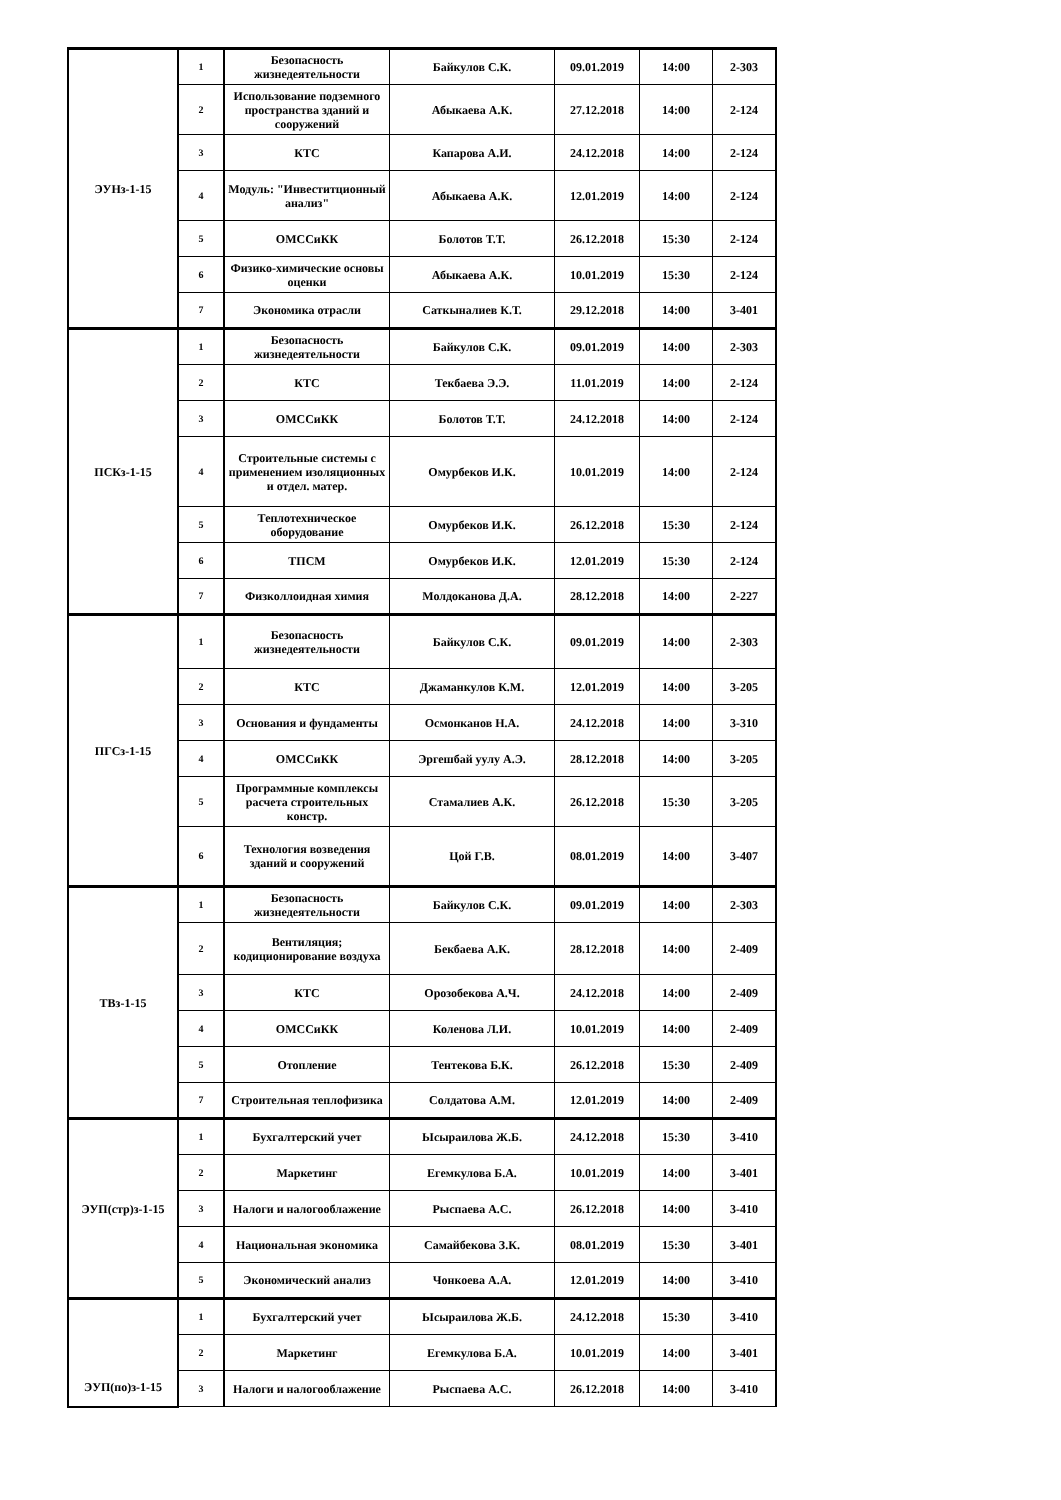| ЭУНз-1-15 | 1 | Безопасность жизнедеятельности | Байкулов С.К. | 09.01.2019 | 14:00 | 2-303 |
| | 2 | Использование подземного пространства зданий и сооружений | Абыкаева А.К. | 27.12.2018 | 14:00 | 2-124 |
| | 3 | КТС | Капарова А.И. | 24.12.2018 | 14:00 | 2-124 |
| | 4 | Модуль: "Инвеститционный анализ" | Абыкаева А.К. | 12.01.2019 | 14:00 | 2-124 |
| | 5 | ОМССиКК | Болотов Т.Т. | 26.12.2018 | 15:30 | 2-124 |
| | 6 | Физико-химические основы оценки | Абыкаева А.К. | 10.01.2019 | 15:30 | 2-124 |
| | 7 | Экономика отрасли | Саткыналиев К.Т. | 29.12.2018 | 14:00 | 3-401 |
| ПСКз-1-15 | 1 | Безопасность жизнедеятельности | Байкулов С.К. | 09.01.2019 | 14:00 | 2-303 |
| | 2 | КТС | Текбаева Э.Э. | 11.01.2019 | 14:00 | 2-124 |
| | 3 | ОМССиКК | Болотов Т.Т. | 24.12.2018 | 14:00 | 2-124 |
| | 4 | Строительные системы с применением изоляционных и отдел. матер. | Омурбеков И.К. | 10.01.2019 | 14:00 | 2-124 |
| | 5 | Теплотехническое оборудование | Омурбеков И.К. | 26.12.2018 | 15:30 | 2-124 |
| | 6 | ТПСМ | Омурбеков И.К. | 12.01.2019 | 15:30 | 2-124 |
| | 7 | Физколлоидная химия | Молдоканова Д.А. | 28.12.2018 | 14:00 | 2-227 |
| ПГСз-1-15 | 1 | Безопасность жизнедеятельности | Байкулов С.К. | 09.01.2019 | 14:00 | 2-303 |
| | 2 | КТС | Джаманкулов К.М. | 12.01.2019 | 14:00 | 3-205 |
| | 3 | Основания и фундаменты | Осмонканов Н.А. | 24.12.2018 | 14:00 | 3-310 |
| | 4 | ОМССиКК | Эргешбай уулу А.Э. | 28.12.2018 | 14:00 | 3-205 |
| | 5 | Программные комплексы расчета строительных констр. | Стамалиев А.К. | 26.12.2018 | 15:30 | 3-205 |
| | 6 | Технология возведения зданий и сооружений | Цой Г.В. | 08.01.2019 | 14:00 | 3-407 |
| ТВз-1-15 | 1 | Безопасность жизнедеятельности | Байкулов С.К. | 09.01.2019 | 14:00 | 2-303 |
| | 2 | Вентиляция; кодиционирование воздуха | Бекбаева А.К. | 28.12.2018 | 14:00 | 2-409 |
| | 3 | КТС | Орозобекова А.Ч. | 24.12.2018 | 14:00 | 2-409 |
| | 4 | ОМССиКК | Коленова Л.И. | 10.01.2019 | 14:00 | 2-409 |
| | 5 | Отопление | Тентекова Б.К. | 26.12.2018 | 15:30 | 2-409 |
| | 7 | Строительная теплофизика | Солдатова А.М. | 12.01.2019 | 14:00 | 2-409 |
| ЭУП(стр)з-1-15 | 1 | Бухгалтерский учет | Ысыраилова Ж.Б. | 24.12.2018 | 15:30 | 3-410 |
| | 2 | Маркетинг | Егемкулова Б.А. | 10.01.2019 | 14:00 | 3-401 |
| | 3 | Налоги и налогооблажение | Рыспаева А.С. | 26.12.2018 | 14:00 | 3-410 |
| | 4 | Национальная экономика | Самайбекова З.К. | 08.01.2019 | 15:30 | 3-401 |
| | 5 | Экономический анализ | Чонкоева А.А. | 12.01.2019 | 14:00 | 3-410 |
| ЭУП(по)з-1-15 | 1 | Бухгалтерский учет | Ысыраилова Ж.Б. | 24.12.2018 | 15:30 | 3-410 |
| | 2 | Маркетинг | Егемкулова Б.А. | 10.01.2019 | 14:00 | 3-401 |
| | 3 | Налоги и налогооблажение | Рыспаева А.С. | 26.12.2018 | 14:00 | 3-410 |